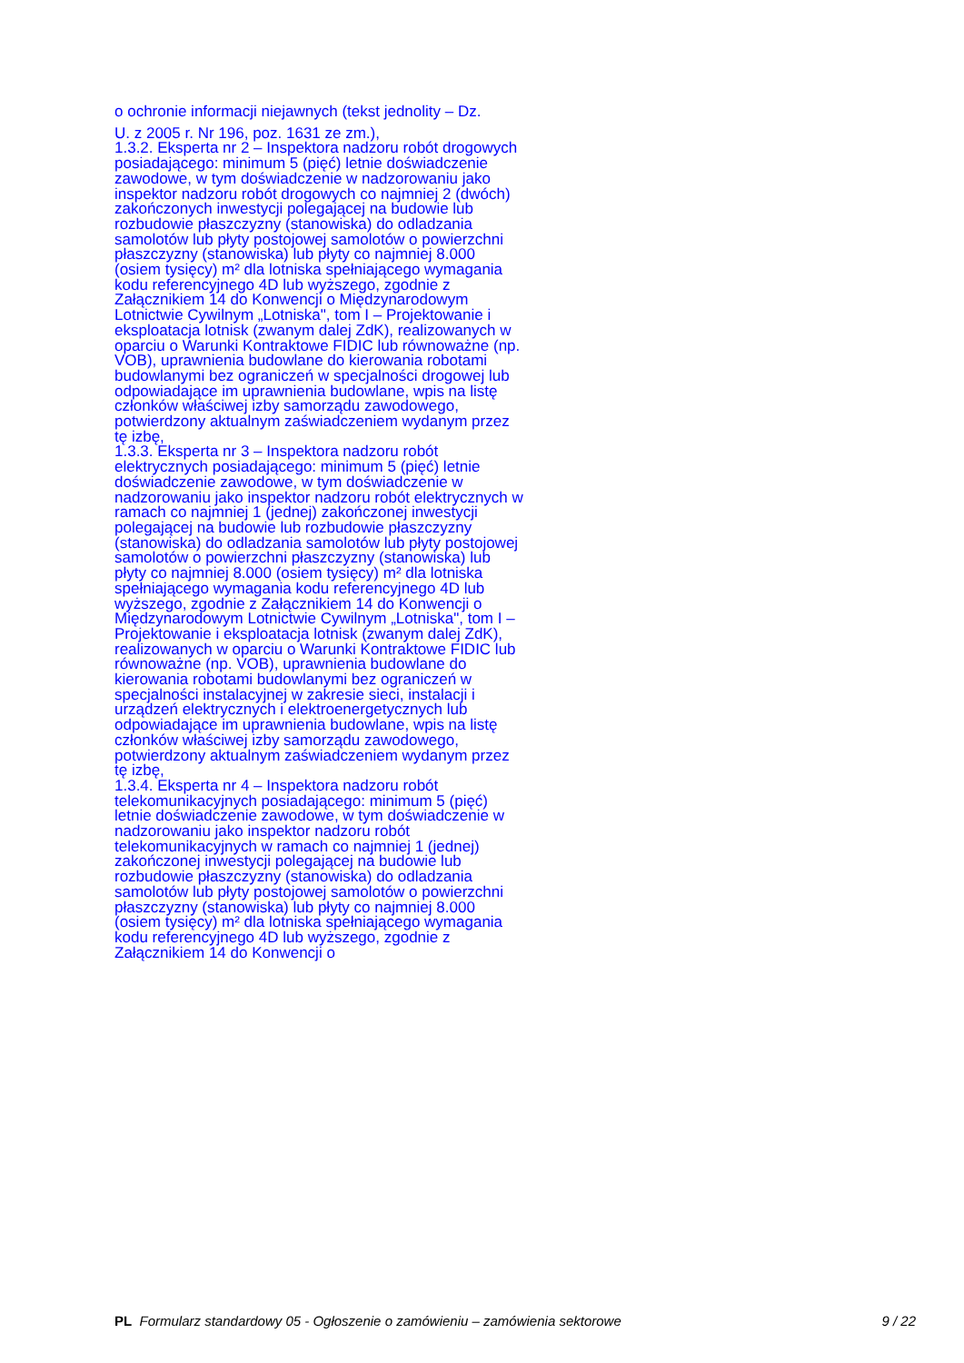o ochronie informacji niejawnych (tekst jednolity – Dz.
U. z 2005 r. Nr 196, poz. 1631 ze zm.),
1.3.2. Eksperta nr 2 – Inspektora nadzoru robót drogowych posiadającego: minimum 5 (pięć) letnie doświadczenie zawodowe, w tym doświadczenie w nadzorowaniu jako inspektor nadzoru robót drogowych co najmniej 2 (dwóch) zakończonych inwestycji polegającej na budowie lub rozbudowie płaszczyzny (stanowiska) do odladzania samolotów lub płyty postojowej samolotów o powierzchni płaszczyzny (stanowiska) lub płyty co najmniej 8.000 (osiem tysięcy) m² dla lotniska spełniającego wymagania kodu referencyjnego 4D lub wyższego, zgodnie z Załącznikiem 14 do Konwencji o Międzynarodowym Lotnictwie Cywilnym „Lotniska", tom I – Projektowanie i eksploatacja lotnisk (zwanym dalej ZdK), realizowanych w oparciu o Warunki Kontraktowe FIDIC lub równoważne (np. VOB), uprawnienia budowlane do kierowania robotami budowlanymi bez ograniczeń w specjalności drogowej lub odpowiadające im uprawnienia budowlane, wpis na listę członków właściwej izby samorządu zawodowego, potwierdzony aktualnym zaświadczeniem wydanym przez tę izbę,
1.3.3. Eksperta nr 3 – Inspektora nadzoru robót elektrycznych posiadającego: minimum 5 (pięć) letnie doświadczenie zawodowe, w tym doświadczenie w nadzorowaniu jako inspektor nadzoru robót elektrycznych w ramach co najmniej 1 (jednej) zakończonej inwestycji polegającej na budowie lub rozbudowie płaszczyzny (stanowiska) do odladzania samolotów lub płyty postojowej samolotów o powierzchni płaszczyzny (stanowiska) lub płyty co najmniej 8.000 (osiem tysięcy) m² dla lotniska spełniającego wymagania kodu referencyjnego 4D lub wyższego, zgodnie z Załącznikiem 14 do Konwencji o Międzynarodowym Lotnictwie Cywilnym „Lotniska", tom I – Projektowanie i eksploatacja lotnisk (zwanym dalej ZdK), realizowanych w oparciu o Warunki Kontraktowe FIDIC lub równoważne (np. VOB), uprawnienia budowlane do kierowania robotami budowlanymi bez ograniczeń w specjalności instalacyjnej w zakresie sieci, instalacji i urządzeń elektrycznych i elektroenergetycznych lub odpowiadające im uprawnienia budowlane, wpis na listę członków właściwej izby samorządu zawodowego, potwierdzony aktualnym zaświadczeniem wydanym przez tę izbę,
1.3.4. Eksperta nr 4 – Inspektora nadzoru robót telekomunikacyjnych posiadającego: minimum 5 (pięć) letnie doświadczenie zawodowe, w tym doświadczenie w nadzorowaniu jako inspektor nadzoru robót telekomunikacyjnych w ramach co najmniej 1 (jednej) zakończonej inwestycji polegającej na budowie lub rozbudowie płaszczyzny (stanowiska) do odladzania samolotów lub płyty postojowej samolotów o powierzchni płaszczyzny (stanowiska) lub płyty co najmniej 8.000 (osiem tysięcy) m² dla lotniska spełniającego wymagania kodu referencyjnego 4D lub wyższego, zgodnie z Załącznikiem 14 do Konwencji o
PL Formularz standardowy 05 - Ogłoszenie o zamówieniu – zamówienia sektorowe 9 / 22